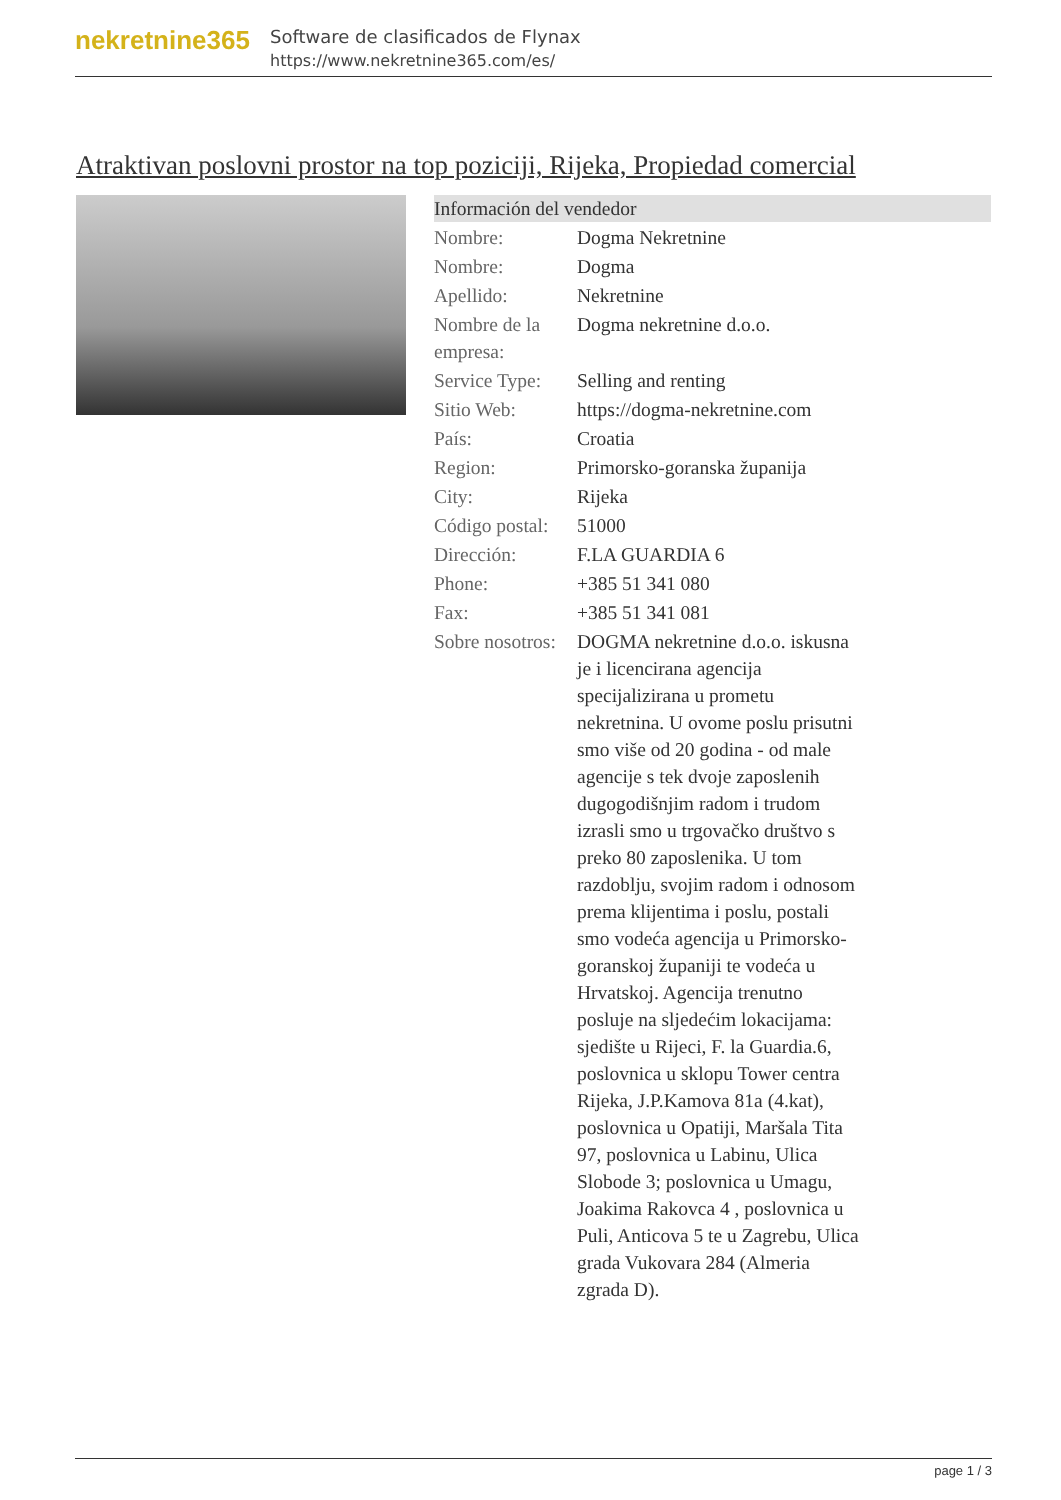nekretnine365
Software de clasificados de Flynax
https://www.nekretnine365.com/es/
Atraktivan poslovni prostor na top poziciji, Rijeka, Propiedad comercial
| Información del vendedor | |
| --- | --- |
| Nombre: | Dogma Nekretnine |
| Nombre: | Dogma |
| Apellido: | Nekretnine |
| Nombre de la empresa: | Dogma nekretnine d.o.o. |
| Service Type: | Selling and renting |
| Sitio Web: | https://dogma-nekretnine.com |
| País: | Croatia |
| Region: | Primorsko-goranska županija |
| City: | Rijeka |
| Código postal: | 51000 |
| Dirección: | F.LA GUARDIA 6 |
| Phone: | +385 51 341 080 |
| Fax: | +385 51 341 081 |
| Sobre nosotros: | DOGMA nekretnine d.o.o. iskusna je i licencirana agencija specijalizirana u prometu nekretnina. U ovome poslu prisutni smo više od 20 godina - od male agencije s tek dvoje zaposlenih dugogodišnjim radom i trudom izrasli smo u trgovačko društvo s preko 80 zaposlenika. U tom razdoblju, svojim radom i odnosom prema klijentima i poslu, postali smo vodeća agencija u Primorsko-goranskoj županiji te vodeća u Hrvatskoj. Agencija trenutno posluje na sljedećim lokacijama: sjedište u Rijeci, F. la Guardia.6, poslovnica u sklopu Tower centra Rijeka, J.P.Kamova 81a (4.kat), poslovnica u Opatiji, Maršala Tita 97, poslovnica u Labinu, Ulica Slobode 3; poslovnica u Umagu, Joakima Rakovca 4 , poslovnica u Puli, Anticova 5 te u Zagrebu, Ulica grada Vukovara 284 (Almeria zgrada D). |
page 1 / 3